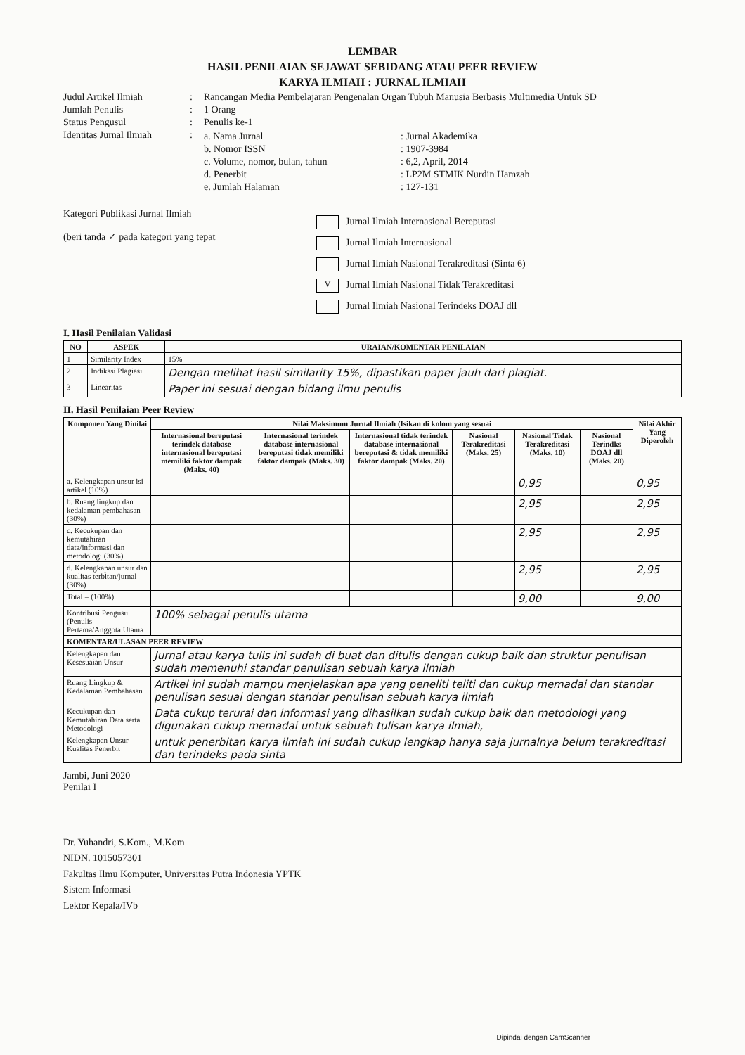LEMBAR
HASIL PENILAIAN SEJAWAT SEBIDANG ATAU PEER REVIEW
KARYA ILMIAH : JURNAL ILMIAH
Judul Artikel Ilmiah : Rancangan Media Pembelajaran Pengenalan Organ Tubuh Manusia Berbasis Multimedia Untuk SD
Jumlah Penulis : 1 Orang
Status Pengusul : Penulis ke-1
Identitas Jurnal Ilmiah
: a. Nama Jurnal : Jurnal Akademika
b. Nomor ISSN : 1907-3984
c. Volume, nomor, bulan, tahun : 6,2, April, 2014
d. Penerbit : LP2M STMIK Nurdin Hamzah
e. Jumlah Halaman : 127-131
Kategori Publikasi Jurnal Ilmiah
(beri tanda ✓ pada kategori yang tepat
Jurnal Ilmiah Internasional Bereputasi
Jurnal Ilmiah Internasional
Jurnal Ilmiah Nasional Terakreditasi (Sinta 6)
V Jurnal Ilmiah Nasional Tidak Terakreditasi
Jurnal Ilmiah Nasional Terindeks DOAJ dll
I. Hasil Penilaian Validasi
| NO | ASPEK | URAIAN/KOMENTAR PENILAIAN |
| --- | --- | --- |
| 1 | Similarity Index | 15% |
| 2 | Indikasi Plagiasi | Dengan melihat hasil similarity 15%, dipastikan paper jauh dari plagiat. |
| 3 | Linearitas | Paper ini sesuai dengan bidang ilmu penulis |
II. Hasil Penilaian Peer Review
| Komponen Yang Dinilai | Nilai Maksimum Jurnal Ilmiah (Isikan di kolom yang sesuai | | | | | | Nilai Akhir Yang Diperoleh |
| --- | --- | --- | --- | --- | --- | --- | --- |
| | Internasional bereputasi terindek database internasional bereputasi memiliki faktor dampak (Maks. 40) | Internasional terindek database internasional bereputasi tidak memiliki faktor dampak (Maks. 30) | Internasional tidak terindek database internasional bereputasi & tidak memiliki faktor dampak (Maks. 20) | Nasional Terakreditasi (Maks. 25) | Nasional Tidak Terakreditasi (Maks. 10) | Nasional Terindks DOAJ dll (Maks. 20) | |
| a. Kelengkapan unsur isi artikel (10%) | | | | | 0,95 | | 0,95 |
| b. Ruang lingkup dan kedalaman pembahasan (30%) | | | | | 2,95 | | 2,95 |
| c. Kecukupan dan kemutahiran data/informasi dan metodologi (30%) | | | | | 2,95 | | 2,95 |
| d. Kelengkapan unsur dan kualitas terbitan/jurnal (30%) | | | | | 2,95 | | 2,95 |
| Total = (100%) | | | | | 9,00 | | 9,00 |
| Kontribusi Pengusul (Penulis Pertama/Anggota Utama | 100% sebagai penulis utama | | | | | | |
| KOMENTAR/ULASAN PEER REVIEW | | | | | | | |
| Kelengkapan dan Kesesuaian Unsur | Jurnal atau karya tulis ini sudah di buat dan ditulis dengan cukup baik dan struktur penulisan sudah memenuhi standar penulisan sebuah karya ilmiah | | | | | | |
| Ruang Lingkup & Kedalaman Pembahasan | Artikel ini sudah mampu menjelaskan apa yang peneliti teliti dan cukup memadai dan standar penulisan sesuai dengan standar penulisan sebuah karya ilmiah | | | | | | |
| Kecukupan dan Kemutahiran Data serta Metodologi | Data cukup terurai dan informasi yang dihasilkan sudah cukup baik dan metodologi yang digunakan cukup memadai untuk sebuah tulisan karya ilmiah, | | | | | | |
| Kelengkapan Unsur Kualitas Penerbit | untuk penerbitan karya ilmiah ini sudah cukup lengkap hanya saja jurnalnya belum terakreditasi dan terindeks pada sinta | | | | | | |
Jambi, Juni 2020
Penilai I
Dr. Yuhandri, S.Kom., M.Kom
NIDN. 1015057301
Fakultas Ilmu Komputer, Universitas Putra Indonesia YPTK
Sistem Informasi
Lektor Kepala/IVb
Dipindai dengan CamScanner